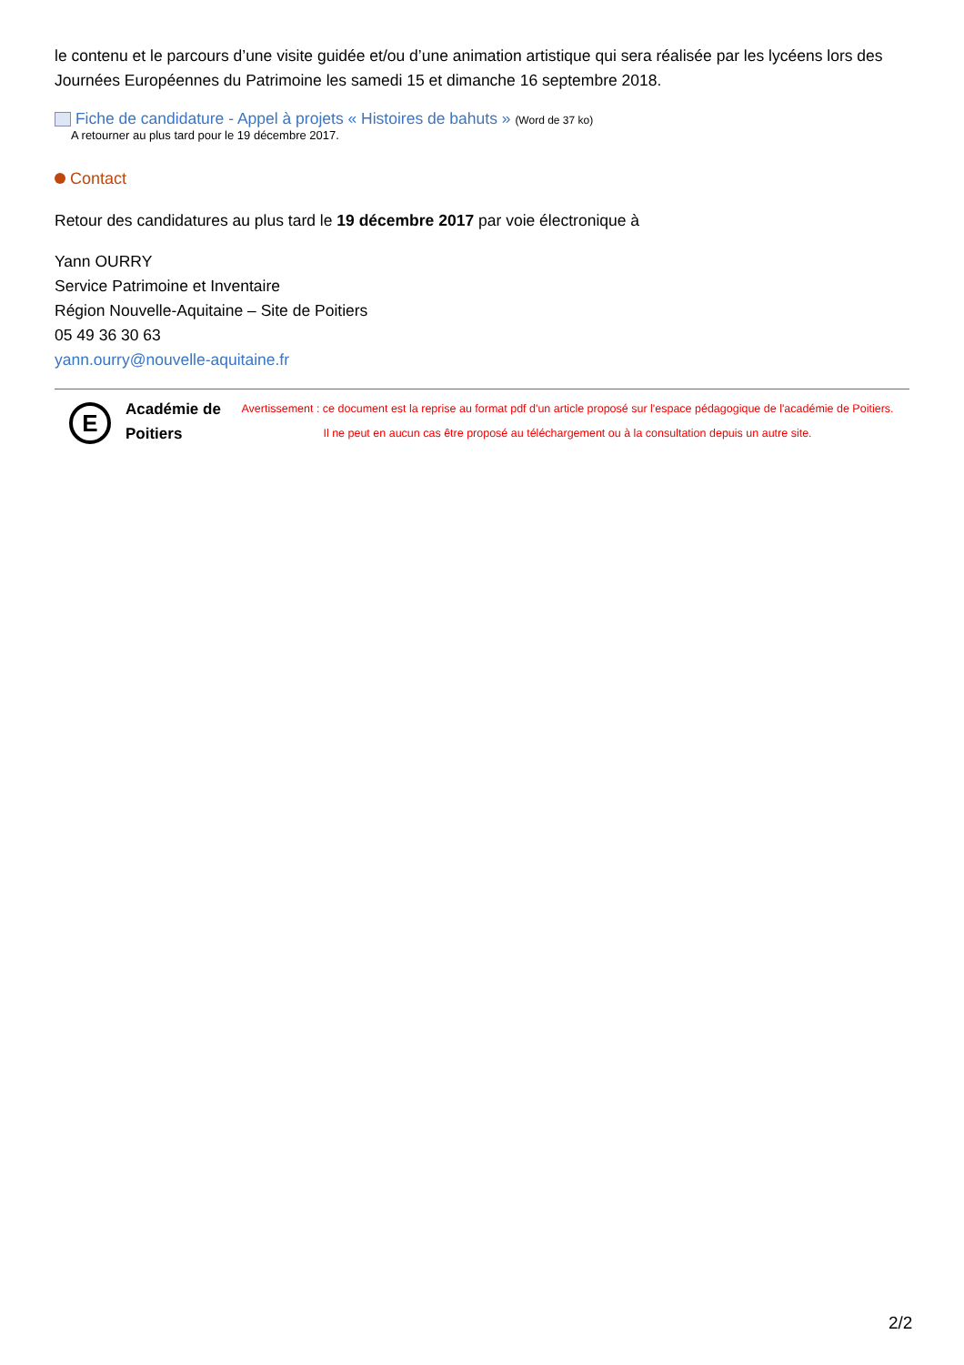le contenu et le parcours d’une visite guidée et/ou d’une animation artistique qui sera réalisée par les lycéens lors des Journées Européennes du Patrimoine les samedi 15 et dimanche 16 septembre 2018.
Fiche de candidature - Appel à projets « Histoires de bahuts » (Word de 37 ko)
A retourner au plus tard pour le 19 décembre 2017.
Contact
Retour des candidatures au plus tard le 19 décembre 2017 par voie électronique à
Yann OURRY
Service Patrimoine et Inventaire
Région Nouvelle-Aquitaine – Site de Poitiers
05 49 36 30 63
yann.ourry@nouvelle-aquitaine.fr
E
Académie de Poitiers
Avertissement : ce document est la reprise au format pdf d'un article proposé sur l'espace pédagogique de l'académie de Poitiers.
Il ne peut en aucun cas être proposé au téléchargement ou à la consultation depuis un autre site.
2/2